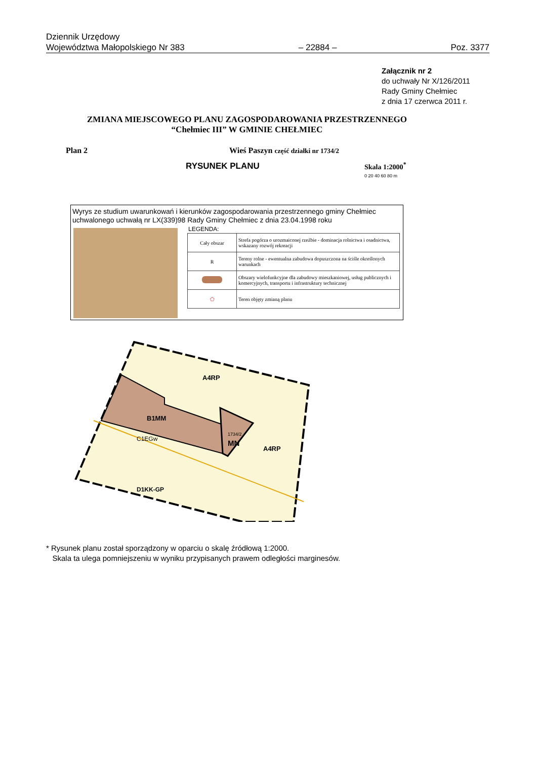Dziennik Urzędowy
Województwa Małopolskiego Nr 383 – 22884 – Poz. 3377
Załącznik nr 2
do uchwały Nr X/126/2011
Rady Gminy Chełmiec
z dnia 17 czerwca 2011 r.
ZMIANA MIEJSCOWEGO PLANU ZAGOSPODAROWANIA PRZESTRZENNEGO
“Chełmiec III” W GMINIE CHEŁMIEC
Plan 2 Wieś Paszyn część działki nr 1734/2
RYSUNEK PLANU
Skala 1:2000<sup>*</sup>
0 20 40 60 80 m
A4RP
B1MM
1734/2
MN
A4RP
C1EGw
D1KK-GP
Wyrys ze studium uwarunkowań i kierunków zagospodarowania przestrzennego gminy Chełmiec uchwalonego uchwałą nr LX(339)98 Rady Gminy Chełmiec z dnia 23.04.1998 roku
LEGENDA:
| Cały obszar | Strefa pogórza o urozmaiconej rzeźbie - dominacja rolnictwa i osadnictwa, wskazany rozwój rekreacji |
| R | Tereny rolne - ewentualna zabudowa dopuszczona na ściśle określonych warunkach |
| | Obszary wielofunkcyjne dla zabudowy mieszkaniowej, usług publicznych i komercyjnych, transportu i infrastruktury technicznej |
| ⬠ | Teren objęty zmianą planu |
* Rysunek planu został sporządzony w oparciu o skalę źródłową 1:2000.
Skala ta ulega pomniejszeniu w wyniku przypisanych prawem odległości marginesów.